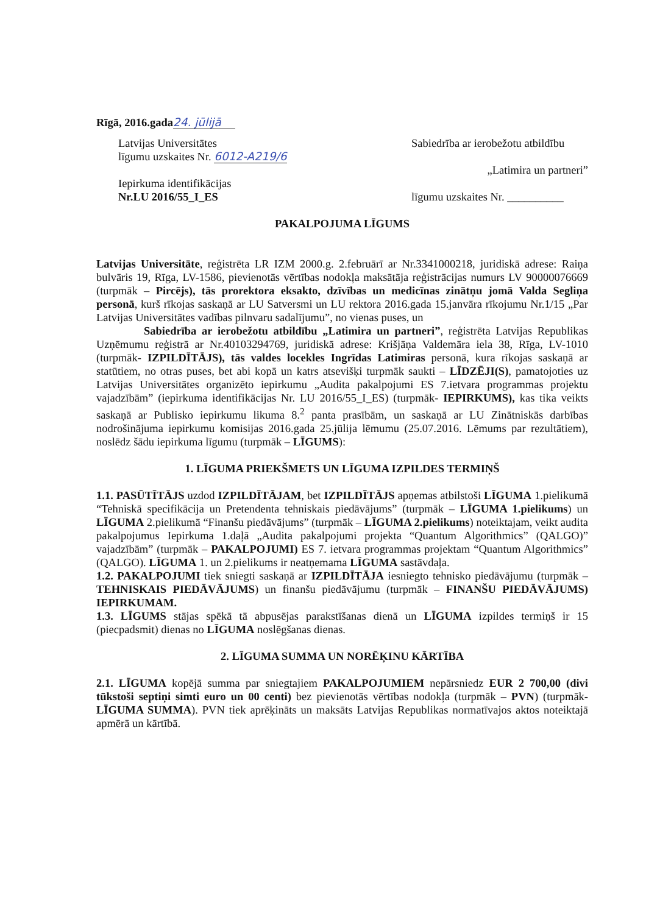Rīgā, 2016.gada 24. jūlijā
Latvijas Universitātes
līgumu uzskaites Nr. 6012-A219/6
Iepirkuma identifikācijas
Nr.LU 2016/55_I_ES
Sabiedrība ar ierobežotu atbildību
„Latimira un partneri”
līgumu uzskaites Nr. __________
PAKALPOJUMA LĪGUMS
Latvijas Universitāte, reģistrēta LR IZM 2000.g. 2.februārī ar Nr.3341000218, juridiskā adrese: Raiņa bulvāris 19, Rīga, LV-1586, pievienotās vērtības nodokļa maksātāja reģistrācijas numurs LV 90000076669 (turpmāk – Pircējs), tās prorektora eksakto, dzīvības un medicīnas zinātņu jomā Valda Segliņa personā, kurš rīkojas saskaņā ar LU Satversmi un LU rektora 2016.gada 15.janvāra rīkojumu Nr.1/15 „Par Latvijas Universitātes vadības pilnvaru sadalījumu”, no vienas puses, un
Sabiedrība ar ierobežotu atbildību „Latimira un partneri”, reģistrēta Latvijas Republikas Uzņēmumu reģistrā ar Nr.40103294769, juridiskā adrese: Krišjāņa Valdemāra iela 38, Rīga, LV-1010 (turpmāk- IZPILDĪTĀJS), tās valdes locekles Ingrīdas Latimiras personā, kura rīkojas saskaņā ar statūtiem, no otras puses, bet abi kopā un katrs atsevišķi turpmāk saukti – LĪDZĒJI(S), pamatojoties uz Latvijas Universitātes organizēto iepirkumu „Audita pakalpojumi ES 7.ietvara programmas projektu vajadzībām” (iepirkuma identifikācijas Nr. LU 2016/55_I_ES) (turpmāk- IEPIRKUMS), kas tika veikts saskaņā ar Publisko iepirkumu likuma 8.<sup>2</sup> panta prasībām, un saskaņā ar LU Zinātniskās darbības nodrošinājuma iepirkumu komisijas 2016.gada 25.jūlija lēmumu (25.07.2016. Lēmums par rezultātiem), noslēdz šādu iepirkuma līgumu (turpmāk – LĪGUMS):
1. LĪGUMA PRIEKŠMETS UN LĪGUMA IZPILDES TERMIŅŠ
1.1. PASŪTĪTĀJS uzdod IZPILDĪTĀJAM, bet IZPILDĪTĀJS apņemas atbilstoši LĪGUMA 1.pielikumā “Tehniskā specifikācija un Pretendenta tehniskais piedāvājums” (turpmāk – LĪGUMA 1.pielikums) un LĪGUMA 2.pielikumā “Finanšu piedāvājums” (turpmāk – LĪGUMA 2.pielikums) noteiktajam, veikt audita pakalpojumus Iepirkuma 1.daļā „Audita pakalpojumi projekta “Quantum Algorithmics” (QALGO)” vajadzībām” (turpmāk – PAKALPOJUMI) ES 7. ietvara programmas projektam “Quantum Algorithmics” (QALGO). LĪGUMA 1. un 2.pielikums ir neatņemama LĪGUMA sastāvdaļa.
1.2. PAKALPOJUMI tiek sniegti saskaņā ar IZPILDĪTĀJA iesniegto tehnisko piedāvājumu (turpmāk – TEHNISKAIS PIEDĀVĀJUMS) un finanšu piedāvājumu (turpmāk – FINANŠU PIEDĀVĀJUMS) IEPIRKUMAM.
1.3. LĪGUMS stājas spēkā tā abpusējas parakstīšanas dienā un LĪGUMA izpildes termiņš ir 15 (piecpadsmit) dienas no LĪGUMA noslēgšanas dienas.
2. LĪGUMA SUMMA UN NORĒĶINU KĀRTĪBA
2.1. LĪGUMA kopējā summa par sniegtajiem PAKALPOJUMIEM nepārsniedz EUR 2 700,00 (divi tūkstoši septiņi simti euro un 00 centi) bez pievienotās vērtības nodokļa (turpmāk – PVN) (turpmāk- LĪGUMA SUMMA). PVN tiek aprēķināts un maksāts Latvijas Republikas normatīvajos aktos noteiktajā apmērā un kārtībā.